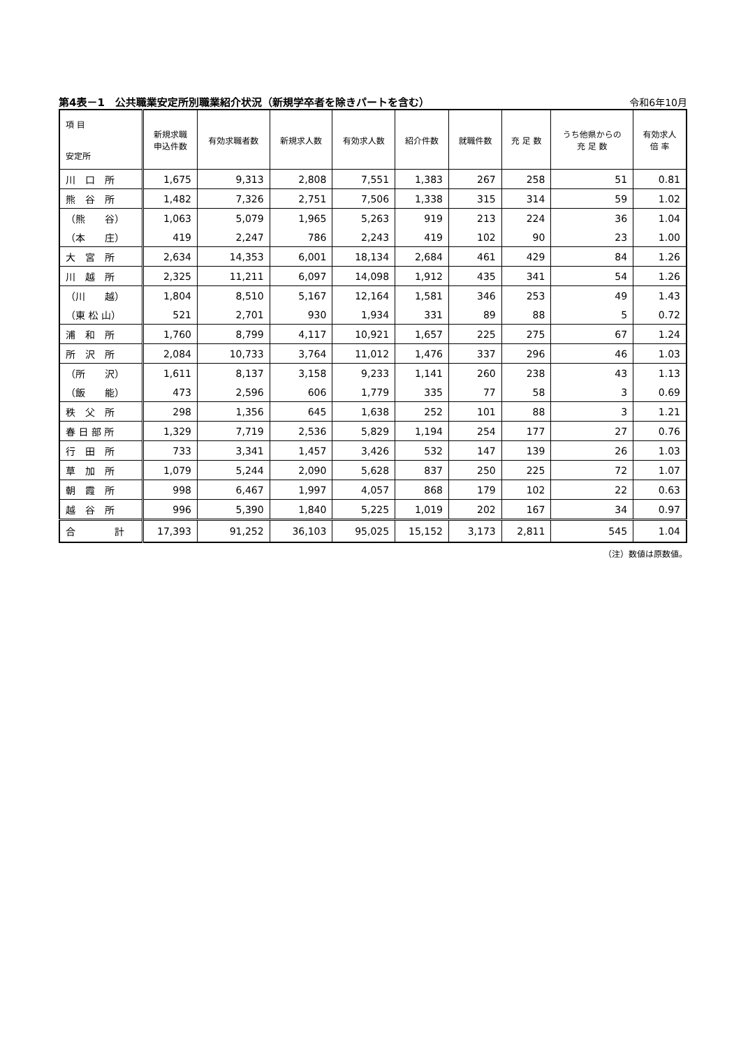第4表－1　公共職業安定所別職業紹介状況（新規学卒者を除きパートを含む）
令和6年10月
| 項 目 安定所 | 新規求職 申込件数 | 有効求職者数 | 新規求人数 | 有効求人数 | 紹介件数 | 就職件数 | 充 足 数 | うち他県からの 充 足 数 | 有効求人 倍 率 |
| --- | --- | --- | --- | --- | --- | --- | --- | --- | --- |
| 川 口 所 | 1,675 | 9,313 | 2,808 | 7,551 | 1,383 | 267 | 258 | 51 | 0.81 |
| 熊 谷 所 | 1,482 | 7,326 | 2,751 | 7,506 | 1,338 | 315 | 314 | 59 | 1.02 |
| （熊 谷） | 1,063 | 5,079 | 1,965 | 5,263 | 919 | 213 | 224 | 36 | 1.04 |
| （本 庄） | 419 | 2,247 | 786 | 2,243 | 419 | 102 | 90 | 23 | 1.00 |
| 大 宮 所 | 2,634 | 14,353 | 6,001 | 18,134 | 2,684 | 461 | 429 | 84 | 1.26 |
| 川 越 所 | 2,325 | 11,211 | 6,097 | 14,098 | 1,912 | 435 | 341 | 54 | 1.26 |
| （川 越） | 1,804 | 8,510 | 5,167 | 12,164 | 1,581 | 346 | 253 | 49 | 1.43 |
| （東 松 山） | 521 | 2,701 | 930 | 1,934 | 331 | 89 | 88 | 5 | 0.72 |
| 浦 和 所 | 1,760 | 8,799 | 4,117 | 10,921 | 1,657 | 225 | 275 | 67 | 1.24 |
| 所 沢 所 | 2,084 | 10,733 | 3,764 | 11,012 | 1,476 | 337 | 296 | 46 | 1.03 |
| （所 沢） | 1,611 | 8,137 | 3,158 | 9,233 | 1,141 | 260 | 238 | 43 | 1.13 |
| （飯 能） | 473 | 2,596 | 606 | 1,779 | 335 | 77 | 58 | 3 | 0.69 |
| 秩 父 所 | 298 | 1,356 | 645 | 1,638 | 252 | 101 | 88 | 3 | 1.21 |
| 春 日 部 所 | 1,329 | 7,719 | 2,536 | 5,829 | 1,194 | 254 | 177 | 27 | 0.76 |
| 行 田 所 | 733 | 3,341 | 1,457 | 3,426 | 532 | 147 | 139 | 26 | 1.03 |
| 草 加 所 | 1,079 | 5,244 | 2,090 | 5,628 | 837 | 250 | 225 | 72 | 1.07 |
| 朝 霞 所 | 998 | 6,467 | 1,997 | 4,057 | 868 | 179 | 102 | 22 | 0.63 |
| 越 谷 所 | 996 | 5,390 | 1,840 | 5,225 | 1,019 | 202 | 167 | 34 | 0.97 |
| 合 計 | 17,393 | 91,252 | 36,103 | 95,025 | 15,152 | 3,173 | 2,811 | 545 | 1.04 |
（注）数値は原数値。